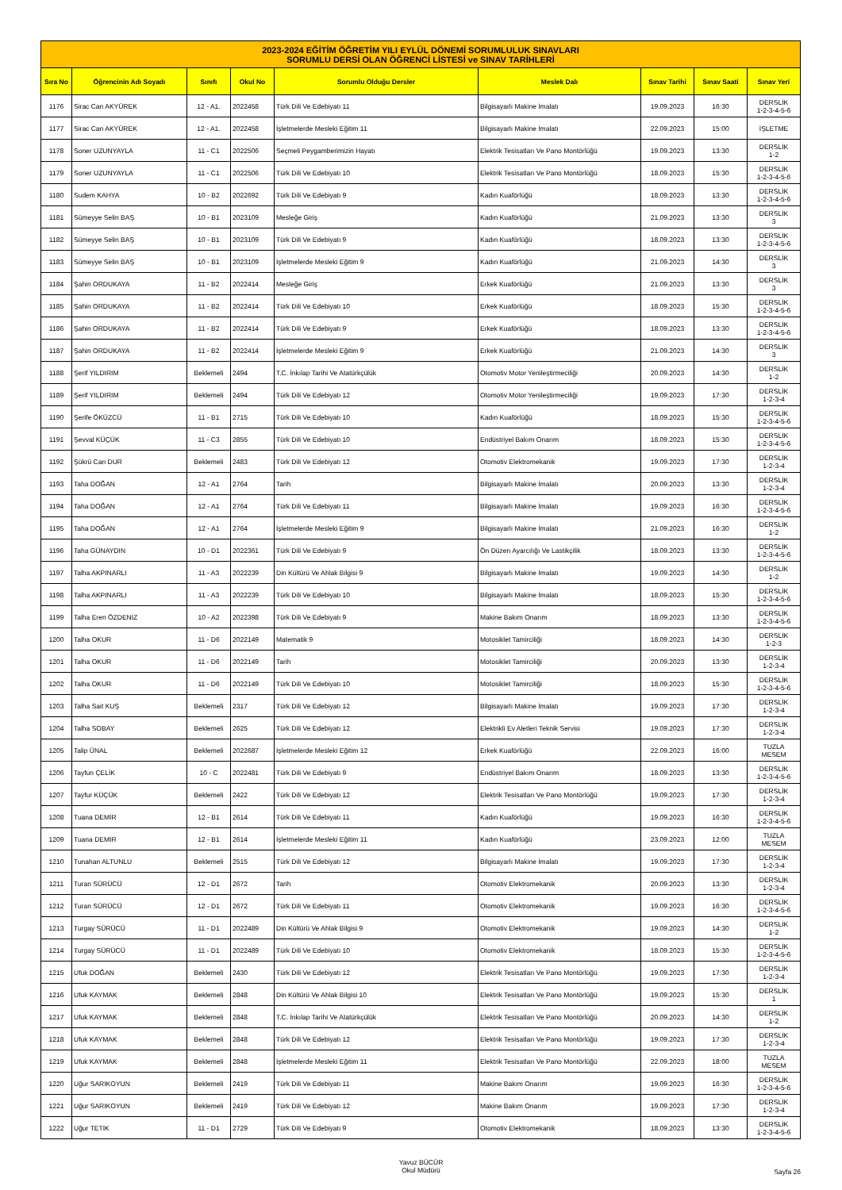| 2023-2024 EĞİTİM ÖĞRETİM YILI EYLÜL DÖNEMİ SORUMLULUK SINAVLARI SORUMLU DERSİ OLAN ÖĞRENCİ LİSTESİ ve SINAV TARİHLERİ | | | | | | | | |
| Sıra No | Öğrencinin Adı Soyadı | Sınıfı | Okul No | Sorumlu Olduğu Dersler | Meslek Dalı | Sınav Tarihi | Sınav Saati | Sınav Yeri |
| 1176 | Sirac Can AKYÜREK | 12 - A1. | 2022458 | Türk Dili Ve Edebiyatı 11 | Bilgisayarlı Makine İmalatı | 19.09.2023 | 16:30 | DERSLİK 1-2-3-4-5-6 |
| 1177 | Sirac Can AKYÜREK | 12 - A1. | 2022458 | İşletmelerde Mesleki Eğitim 11 | Bilgisayarlı Makine İmalatı | 22.09.2023 | 15:00 | İŞLETME |
| 1178 | Soner UZUNYAYLA | 11 - C1 | 2022506 | Seçmeli Peygamberimizin Hayatı | Elektrik Tesisatları Ve Pano Montörlüğü | 19.09.2023 | 13:30 | DERSLİK 1-2 |
| 1179 | Soner UZUNYAYLA | 11 - C1 | 2022506 | Türk Dili Ve Edebiyatı 10 | Elektrik Tesisatları Ve Pano Montörlüğü | 18.09.2023 | 15:30 | DERSLİK 1-2-3-4-5-6 |
| 1180 | Sudem KAHYA | 10 - B2 | 2022692 | Türk Dili Ve Edebiyatı 9 | Kadın Kuaförlüğü | 18.09.2023 | 13:30 | DERSLİK 1-2-3-4-5-6 |
| 1181 | Sümeyye Selin BAŞ | 10 - B1 | 2023109 | Mesleğe Giriş | Kadın Kuaförlüğü | 21.09.2023 | 13:30 | DERSLİK 3 |
| 1182 | Sümeyye Selin BAŞ | 10 - B1 | 2023109 | Türk Dili Ve Edebiyatı 9 | Kadın Kuaförlüğü | 18.09.2023 | 13:30 | DERSLİK 1-2-3-4-5-6 |
| 1183 | Sümeyye Selin BAŞ | 10 - B1 | 2023109 | İşletmelerde Mesleki Eğitim 9 | Kadın Kuaförlüğü | 21.09.2023 | 14:30 | DERSLİK 3 |
| 1184 | Şahin ORDUKAYA | 11 - B2 | 2022414 | Mesleğe Giriş | Erkek Kuaförlüğü | 21.09.2023 | 13:30 | DERSLİK 3 |
| 1185 | Şahin ORDUKAYA | 11 - B2 | 2022414 | Türk Dili Ve Edebiyatı 10 | Erkek Kuaförlüğü | 18.09.2023 | 15:30 | DERSLİK 1-2-3-4-5-6 |
| 1186 | Şahin ORDUKAYA | 11 - B2 | 2022414 | Türk Dili Ve Edebiyatı 9 | Erkek Kuaförlüğü | 18.09.2023 | 13:30 | DERSLİK 1-2-3-4-5-6 |
| 1187 | Şahin ORDUKAYA | 11 - B2 | 2022414 | İşletmelerde Mesleki Eğitim 9 | Erkek Kuaförlüğü | 21.09.2023 | 14:30 | DERSLİK 3 |
| 1188 | Şerif YILDIRIM | Beklemeli | 2494 | T.C. İnkılap Tarihi Ve Atatürkçülük | Otomotiv Motor Yenileştirmeciliği | 20.09.2023 | 14:30 | DERSLİK 1-2 |
| 1189 | Şerif YILDIRIM | Beklemeli | 2494 | Türk Dili Ve Edebiyatı 12 | Otomotiv Motor Yenileştirmeciliği | 19.09.2023 | 17:30 | DERSLİK 1-2-3-4 |
| 1190 | Şerife ÖKÜZCÜ | 11 - B1 | 2715 | Türk Dili Ve Edebiyatı 10 | Kadın Kuaförlüğü | 18.09.2023 | 15:30 | DERSLİK 1-2-3-4-5-6 |
| 1191 | Şevval KÜÇÜK | 11 - C3 | 2855 | Türk Dili Ve Edebiyatı 10 | Endüstriyel Bakım Onarım | 18.09.2023 | 15:30 | DERSLİK 1-2-3-4-5-6 |
| 1192 | Şükrü Can DUR | Beklemeli | 2483 | Türk Dili Ve Edebiyatı 12 | Otomotiv Elektromekanik | 19.09.2023 | 17:30 | DERSLİK 1-2-3-4 |
| 1193 | Taha DOĞAN | 12 - A1 | 2764 | Tarih | Bilgisayarlı Makine İmalatı | 20.09.2023 | 13:30 | DERSLİK 1-2-3-4 |
| 1194 | Taha DOĞAN | 12 - A1 | 2764 | Türk Dili Ve Edebiyatı 11 | Bilgisayarlı Makine İmalatı | 19.09.2023 | 16:30 | DERSLİK 1-2-3-4-5-6 |
| 1195 | Taha DOĞAN | 12 - A1 | 2764 | İşletmelerde Mesleki Eğitim 9 | Bilgisayarlı Makine İmalatı | 21.09.2023 | 16:30 | DERSLİK 1-2 |
| 1196 | Taha GÜNAYDIN | 10 - D1 | 2022361 | Türk Dili Ve Edebiyatı 9 | Ön Düzen Ayarcılığı Ve Lastikçilik | 18.09.2023 | 13:30 | DERSLİK 1-2-3-4-5-6 |
| 1197 | Talha AKPINARLI | 11 - A3 | 2022239 | Din Kültürü Ve Ahlak Bilgisi 9 | Bilgisayarlı Makine İmalatı | 19.09.2023 | 14:30 | DERSLİK 1-2 |
| 1198 | Talha AKPINARLI | 11 - A3 | 2022239 | Türk Dili Ve Edebiyatı 10 | Bilgisayarlı Makine İmalatı | 18.09.2023 | 15:30 | DERSLİK 1-2-3-4-5-6 |
| 1199 | Talha Eren ÖZDENİZ | 10 - A2 | 2022398 | Türk Dili Ve Edebiyatı 9 | Makine Bakım Onarım | 18.09.2023 | 13:30 | DERSLİK 1-2-3-4-5-6 |
| 1200 | Talha OKUR | 11 - D6 | 2022149 | Matematik 9 | Motosiklet Tamirciliği | 18.09.2023 | 14:30 | DERSLİK 1-2-3 |
| 1201 | Talha OKUR | 11 - D6 | 2022149 | Tarih | Motosiklet Tamirciliği | 20.09.2023 | 13:30 | DERSLİK 1-2-3-4 |
| 1202 | Talha OKUR | 11 - D6 | 2022149 | Türk Dili Ve Edebiyatı 10 | Motosiklet Tamirciliği | 18.09.2023 | 15:30 | DERSLİK 1-2-3-4-5-6 |
| 1203 | Talha Sait KUŞ | Beklemeli | 2317 | Türk Dili Ve Edebiyatı 12 | Bilgisayarlı Makine İmalatı | 19.09.2023 | 17:30 | DERSLİK 1-2-3-4 |
| 1204 | Talha SOBAY | Beklemeli | 2625 | Türk Dili Ve Edebiyatı 12 | Elektrikli Ev Aletleri Teknik Servisi | 19.09.2023 | 17:30 | DERSLİK 1-2-3-4 |
| 1205 | Talip ÜNAL | Beklemeli | 2022687 | İşletmelerde Mesleki Eğitim 12 | Erkek Kuaförlüğü | 22.09.2023 | 16:00 | TUZLA MESEM |
| 1206 | Tayfun ÇELİK | 10 - C | 2022481 | Türk Dili Ve Edebiyatı 9 | Endüstriyel Bakım Onarım | 18.09.2023 | 13:30 | DERSLİK 1-2-3-4-5-6 |
| 1207 | Tayfur KÜÇÜK | Beklemeli | 2422 | Türk Dili Ve Edebiyatı 12 | Elektrik Tesisatları Ve Pano Montörlüğü | 19.09.2023 | 17:30 | DERSLİK 1-2-3-4 |
| 1208 | Tuana DEMİR | 12 - B1 | 2614 | Türk Dili Ve Edebiyatı 11 | Kadın Kuaförlüğü | 19.09.2023 | 16:30 | DERSLİK 1-2-3-4-5-6 |
| 1209 | Tuana DEMİR | 12 - B1 | 2614 | İşletmelerde Mesleki Eğitim 11 | Kadın Kuaförlüğü | 23.09.2023 | 12:00 | TUZLA MESEM |
| 1210 | Tunahan ALTUNLU | Beklemeli | 2515 | Türk Dili Ve Edebiyatı 12 | Bilgisayarlı Makine İmalatı | 19.09.2023 | 17:30 | DERSLİK 1-2-3-4 |
| 1211 | Turan SÜRÜCÜ | 12 - D1 | 2672 | Tarih | Otomotiv Elektromekanik | 20.09.2023 | 13:30 | DERSLİK 1-2-3-4 |
| 1212 | Turan SÜRÜCÜ | 12 - D1 | 2672 | Türk Dili Ve Edebiyatı 11 | Otomotiv Elektromekanik | 19.09.2023 | 16:30 | DERSLİK 1-2-3-4-5-6 |
| 1213 | Turgay SÜRÜCÜ | 11 - D1 | 2022489 | Din Kültürü Ve Ahlak Bilgisi 9 | Otomotiv Elektromekanik | 19.09.2023 | 14:30 | DERSLİK 1-2 |
| 1214 | Turgay SÜRÜCÜ | 11 - D1 | 2022489 | Türk Dili Ve Edebiyatı 10 | Otomotiv Elektromekanik | 18.09.2023 | 15:30 | DERSLİK 1-2-3-4-5-6 |
| 1215 | Ufuk DOĞAN | Beklemeli | 2430 | Türk Dili Ve Edebiyatı 12 | Elektrik Tesisatları Ve Pano Montörlüğü | 19.09.2023 | 17:30 | DERSLİK 1-2-3-4 |
| 1216 | Ufuk KAYMAK | Beklemeli | 2848 | Din Kültürü Ve Ahlak Bilgisi 10 | Elektrik Tesisatları Ve Pano Montörlüğü | 19.09.2023 | 15:30 | DERSLİK 1 |
| 1217 | Ufuk KAYMAK | Beklemeli | 2848 | T.C. İnkılap Tarihi Ve Atatürkçülük | Elektrik Tesisatları Ve Pano Montörlüğü | 20.09.2023 | 14:30 | DERSLİK 1-2 |
| 1218 | Ufuk KAYMAK | Beklemeli | 2848 | Türk Dili Ve Edebiyatı 12 | Elektrik Tesisatları Ve Pano Montörlüğü | 19.09.2023 | 17:30 | DERSLİK 1-2-3-4 |
| 1219 | Ufuk KAYMAK | Beklemeli | 2848 | İşletmelerde Mesleki Eğitim 11 | Elektrik Tesisatları Ve Pano Montörlüğü | 22.09.2023 | 18:00 | TUZLA MESEM |
| 1220 | Uğur SARIKOYUN | Beklemeli | 2419 | Türk Dili Ve Edebiyatı 11 | Makine Bakım Onarım | 19.09.2023 | 16:30 | DERSLİK 1-2-3-4-5-6 |
| 1221 | Uğur SARIKOYUN | Beklemeli | 2419 | Türk Dili Ve Edebiyatı 12 | Makine Bakım Onarım | 19.09.2023 | 17:30 | DERSLİK 1-2-3-4 |
| 1222 | Uğur TETİK | 11 - D1 | 2729 | Türk Dili Ve Edebiyatı 9 | Otomotiv Elektromekanik | 18.09.2023 | 13:30 | DERSLİK 1-2-3-4-5-6 |
Yavuz BÜCÜR
Okul Müdürü
Sayfa 26